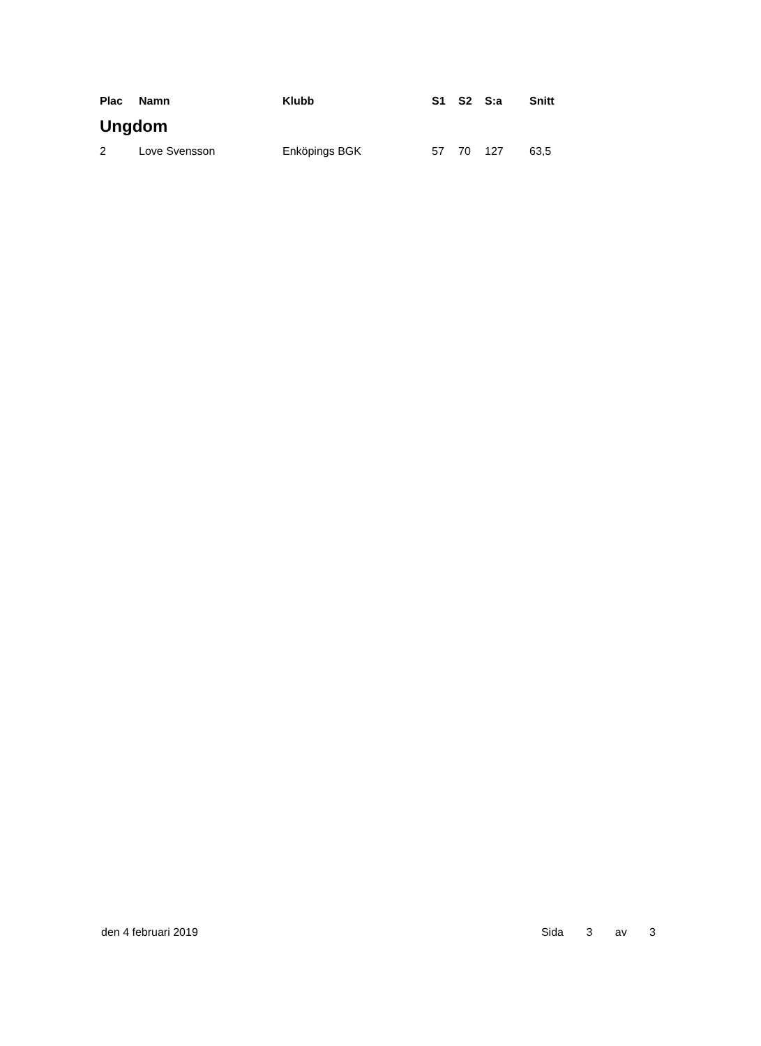| Plac | Namn | Klubb | S1 | S2 | S:a | Snitt |
| --- | --- | --- | --- | --- | --- | --- |
| Ungdom | | | | | | |
| 2 | Love Svensson | Enköpings BGK | 57 | 70 | 127 | 63,5 |
den 4 februari 2019 Sida 3 av 3